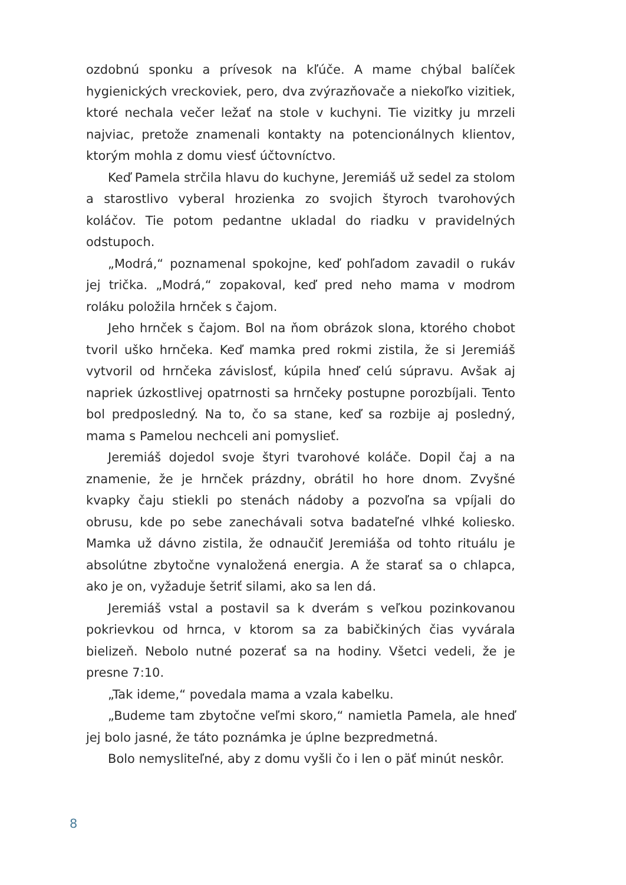ozdobnú sponku a prívesok na kľúče. A mame chýbal balíček hygienických vreckoviek, pero, dva zvýrazňovače a niekoľko vizitiek, ktoré nechala večer ležať na stole v kuchyni. Tie vizitky ju mrzeli najviac, pretože znamenali kontakty na potencionálnych klientov, ktorým mohla z domu viesť účtovníctvo.
Keď Pamela strčila hlavu do kuchyne, Jeremiáš už sedel za stolom a starostlivo vyberal hrozienka zo svojich štyroch tvarohových koláčov. Tie potom pedantne ukladal do riadku v pravidelných odstupoch.
„Modrá,“ poznamenal spokojne, keď pohľadom zavadil o rukáv jej trička. „Modrá,“ zopakoval, keď pred neho mama v modrom roláku položila hrnček s čajom.
Jeho hrnček s čajom. Bol na ňom obrázok slona, ktorého chobot tvoril uško hrnčeka. Keď mamka pred rokmi zistila, že si Jeremiáš vytvoril od hrnčeka závislosť, kúpila hneď celú súpravu. Avšak aj napriek úzkostlivej opatrnosti sa hrnčeky postupne porozbíjali. Tento bol predposledný. Na to, čo sa stane, keď sa rozbije aj posledný, mama s Pamelou nechceli ani pomyslieť.
Jeremiáš dojedol svoje štyri tvarohové koláče. Dopil čaj a na znamenie, že je hrnček prázdny, obrátil ho hore dnom. Zvyšné kvapky čaju stiekli po stenách nádoby a pozvoľna sa vpíjali do obrusu, kde po sebe zanechávali sotva badateľné vlhké koliesko. Mamka už dávno zistila, že odnaučiť Jeremiáša od tohto rituálu je absolútne zbytočne vynaložená energia. A že starať sa o chlapca, ako je on, vyžaduje šetriť silami, ako sa len dá.
Jeremiáš vstal a postavil sa k dverám s veľkou pozinkovanou pokrievkou od hrnca, v ktorom sa za babičkiných čias vyvárala bielizeň. Nebolo nutné pozerať sa na hodiny. Všetci vedeli, že je presne 7:10.
„Tak ideme,“ povedala mama a vzala kabelku.
„Budeme tam zbytočne veľmi skoro,“ namietla Pamela, ale hneď jej bolo jasné, že táto poznámka je úplne bezpredmetná.
Bolo nemysliteľné, aby z domu vyšli čo i len o päť minút neskôr.
8